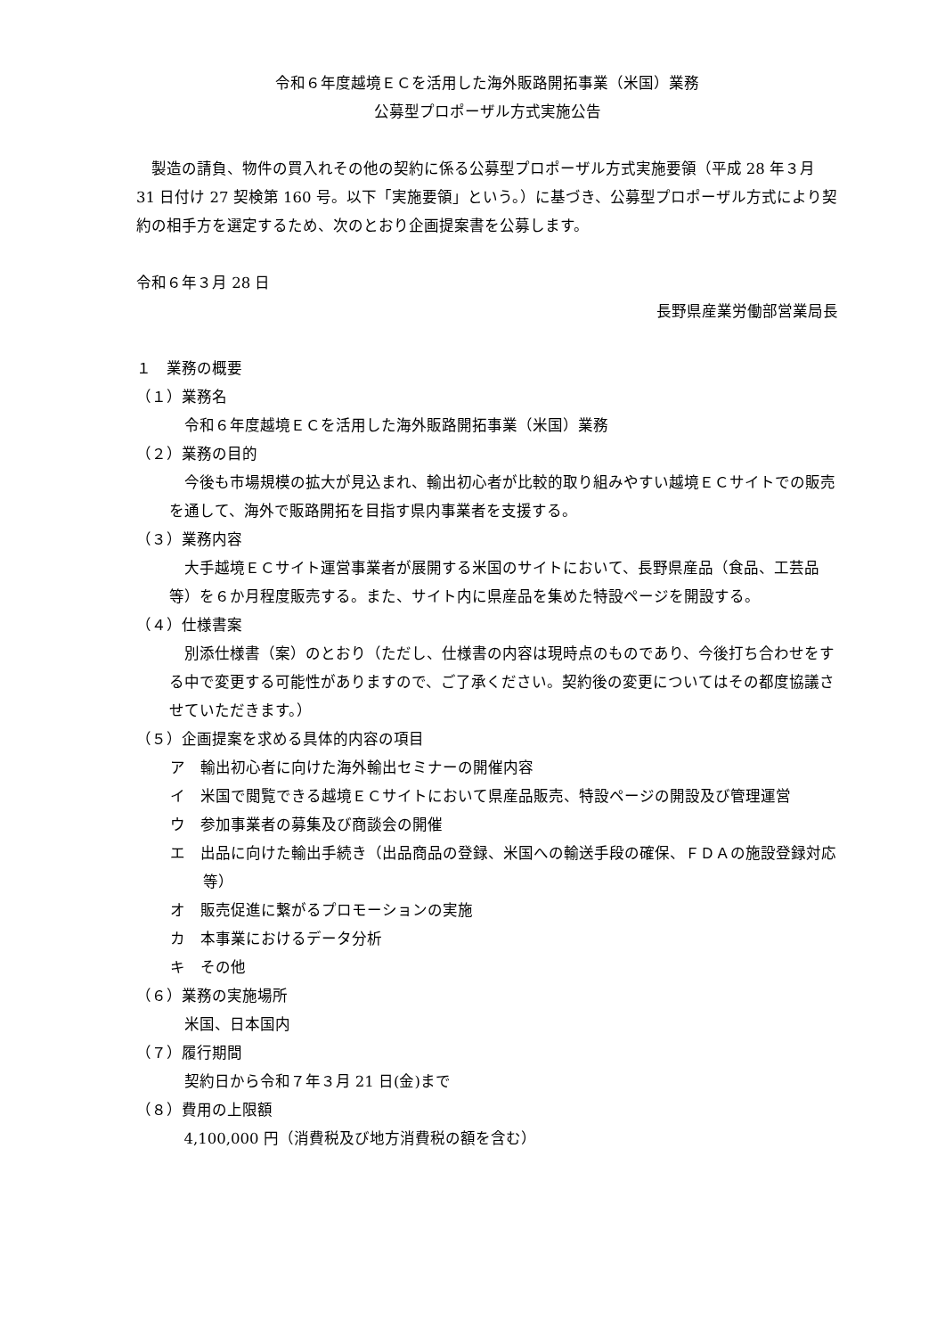令和６年度越境ＥＣを活用した海外販路開拓事業（米国）業務
公募型プロポーザル方式実施公告
製造の請負、物件の買入れその他の契約に係る公募型プロポーザル方式実施要領（平成 28 年３月 31 日付け 27 契検第 160 号。以下「実施要領」という。）に基づき、公募型プロポーザル方式により契約の相手方を選定するため、次のとおり企画提案書を公募します。
令和６年３月 28 日
長野県産業労働部営業局長
１　業務の概要
（１）業務名
令和６年度越境ＥＣを活用した海外販路開拓事業（米国）業務
（２）業務の目的
今後も市場規模の拡大が見込まれ、輸出初心者が比較的取り組みやすい越境ＥＣサイトでの販売を通して、海外で販路開拓を目指す県内事業者を支援する。
（３）業務内容
大手越境ＥＣサイト運営事業者が展開する米国のサイトにおいて、長野県産品（食品、工芸品等）を６か月程度販売する。また、サイト内に県産品を集めた特設ページを開設する。
（４）仕様書案
別添仕様書（案）のとおり（ただし、仕様書の内容は現時点のものであり、今後打ち合わせをする中で変更する可能性がありますので、ご了承ください。契約後の変更についてはその都度協議させていただきます。）
（５）企画提案を求める具体的内容の項目
ア　輸出初心者に向けた海外輸出セミナーの開催内容
イ　米国で閲覧できる越境ＥＣサイトにおいて県産品販売、特設ページの開設及び管理運営
ウ　参加事業者の募集及び商談会の開催
エ　出品に向けた輸出手続き（出品商品の登録、米国への輸送手段の確保、ＦＤＡの施設登録対応　等）
オ　販売促進に繋がるプロモーションの実施
カ　本事業におけるデータ分析
キ　その他
（６）業務の実施場所
米国、日本国内
（７）履行期間
契約日から令和７年３月 21 日(金)まで
（８）費用の上限額
4,100,000 円（消費税及び地方消費税の額を含む）